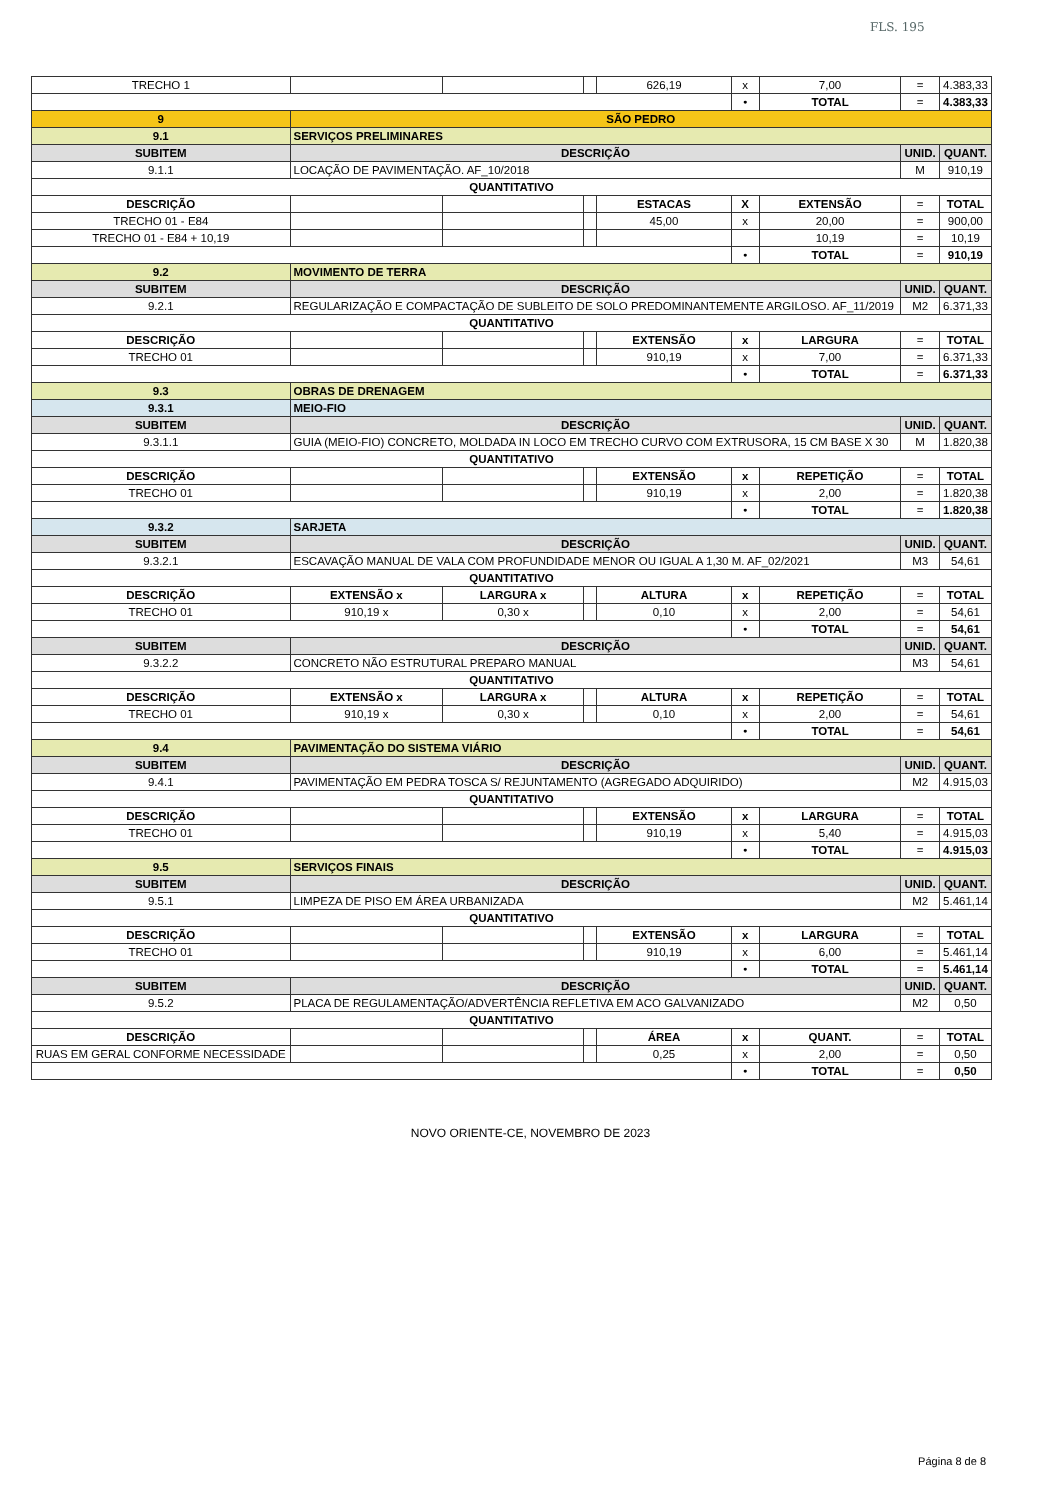FLS. 195
| TRECHO 1 | | | | | 626,19 | x | 7,00 | = | 4.383,33 |
| | | | | | | • | TOTAL | = | 4.383,33 |
| 9 | SÃO PEDRO | | | | | | | | |
| 9.1 | SERVIÇOS PRELIMINARES | | | | | | | | |
| SUBITEM | DESCRIÇÃO | | | | | | | UNID. | QUANT. |
| 9.1.1 | LOCAÇÃO DE PAVIMENTAÇÃO. AF_10/2018 | | | | | | | M | 910,19 |
| QUANTITATIVO | | | | | | | | | |
| DESCRIÇÃO | | | | | ESTACAS | X | EXTENSÃO | = | TOTAL |
| TRECHO 01 - E84 | | | | | 45,00 | x | 20,00 | = | 900,00 |
| TRECHO 01 - E84 + 10,19 | | | | | | | 10,19 | = | 10,19 |
| | | | | | | • | TOTAL | = | 910,19 |
| 9.2 | MOVIMENTO DE TERRA | | | | | | | | |
| SUBITEM | DESCRIÇÃO | | | | | | | UNID. | QUANT. |
| 9.2.1 | REGULARIZAÇÃO E COMPACTAÇÃO DE SUBLEITO DE SOLO PREDOMINANTEMENTE ARGILOSO. AF_11/2019 | | | | | | | M2 | 6.371,33 |
| QUANTITATIVO | | | | | | | | | |
| DESCRIÇÃO | | | | | EXTENSÃO | x | LARGURA | = | TOTAL |
| TRECHO 01 | | | | | 910,19 | x | 7,00 | = | 6.371,33 |
| | | | | | | • | TOTAL | = | 6.371,33 |
| 9.3 | OBRAS DE DRENAGEM | | | | | | | | |
| 9.3.1 | MEIO-FIO | | | | | | | | |
| SUBITEM | DESCRIÇÃO | | | | | | | UNID. | QUANT. |
| 9.3.1.1 | GUIA (MEIO-FIO) CONCRETO, MOLDADA IN LOCO EM TRECHO CURVO COM EXTRUSORA, 15 CM BASE X 30 | | | | | | | M | 1.820,38 |
| QUANTITATIVO | | | | | | | | | |
| DESCRIÇÃO | | | | | EXTENSÃO | x | REPETIÇÃO | = | TOTAL |
| TRECHO 01 | | | | | 910,19 | x | 2,00 | = | 1.820,38 |
| | | | | | | • | TOTAL | = | 1.820,38 |
| 9.3.2 | SARJETA | | | | | | | | |
| SUBITEM | DESCRIÇÃO | | | | | | | UNID. | QUANT. |
| 9.3.2.1 | ESCAVAÇÃO MANUAL DE VALA COM PROFUNDIDADE MENOR OU IGUAL A 1,30 M. AF_02/2021 | | | | | | | M3 | 54,61 |
| QUANTITATIVO | | | | | | | | | |
| DESCRIÇÃO | | EXTENSÃO x | LARGURA x | | ALTURA | x | REPETIÇÃO | = | TOTAL |
| TRECHO 01 | | 910,19 x | 0,30 x | | 0,10 | x | 2,00 | = | 54,61 |
| | | | | | | • | TOTAL | = | 54,61 |
| SUBITEM | DESCRIÇÃO | | | | | | | UNID. | QUANT. |
| 9.3.2.2 | CONCRETO NÃO ESTRUTURAL PREPARO MANUAL | | | | | | | M3 | 54,61 |
| QUANTITATIVO | | | | | | | | | |
| DESCRIÇÃO | | EXTENSÃO x | LARGURA x | | ALTURA | x | REPETIÇÃO | = | TOTAL |
| TRECHO 01 | | 910,19 x | 0,30 x | | 0,10 | x | 2,00 | = | 54,61 |
| | | | | | | • | TOTAL | = | 54,61 |
| 9.4 | PAVIMENTAÇÃO DO SISTEMA VIÁRIO | | | | | | | | |
| SUBITEM | DESCRIÇÃO | | | | | | | UNID. | QUANT. |
| 9.4.1 | PAVIMENTAÇÃO EM PEDRA TOSCA S/ REJUNTAMENTO (AGREGADO ADQUIRIDO) | | | | | | | M2 | 4.915,03 |
| QUANTITATIVO | | | | | | | | | |
| DESCRIÇÃO | | | | | EXTENSÃO | x | LARGURA | = | TOTAL |
| TRECHO 01 | | | | | 910,19 | x | 5,40 | = | 4.915,03 |
| | | | | | | • | TOTAL | = | 4.915,03 |
| 9.5 | SERVIÇOS FINAIS | | | | | | | | |
| SUBITEM | DESCRIÇÃO | | | | | | | UNID. | QUANT. |
| 9.5.1 | LIMPEZA DE PISO EM ÁREA URBANIZADA | | | | | | | M2 | 5.461,14 |
| QUANTITATIVO | | | | | | | | | |
| DESCRIÇÃO | | | | | EXTENSÃO | x | LARGURA | = | TOTAL |
| TRECHO 01 | | | | | 910,19 | x | 6,00 | = | 5.461,14 |
| | | | | | | • | TOTAL | = | 5.461,14 |
| SUBITEM | DESCRIÇÃO | | | | | | | UNID. | QUANT. |
| 9.5.2 | PLACA DE REGULAMENTAÇÃO/ADVERTÊNCIA REFLETIVA EM ACO GALVANIZADO | | | | | | | M2 | 0,50 |
| QUANTITATIVO | | | | | | | | | |
| DESCRIÇÃO | | | | | ÁREA | x | QUANT. | = | TOTAL |
| RUAS EM GERAL CONFORME NECESSIDADE | | | | | 0,25 | x | 2,00 | = | 0,50 |
| | | | | | | • | TOTAL | = | 0,50 |
NOVO ORIENTE-CE, NOVEMBRO DE 2023
Página 8 de 8